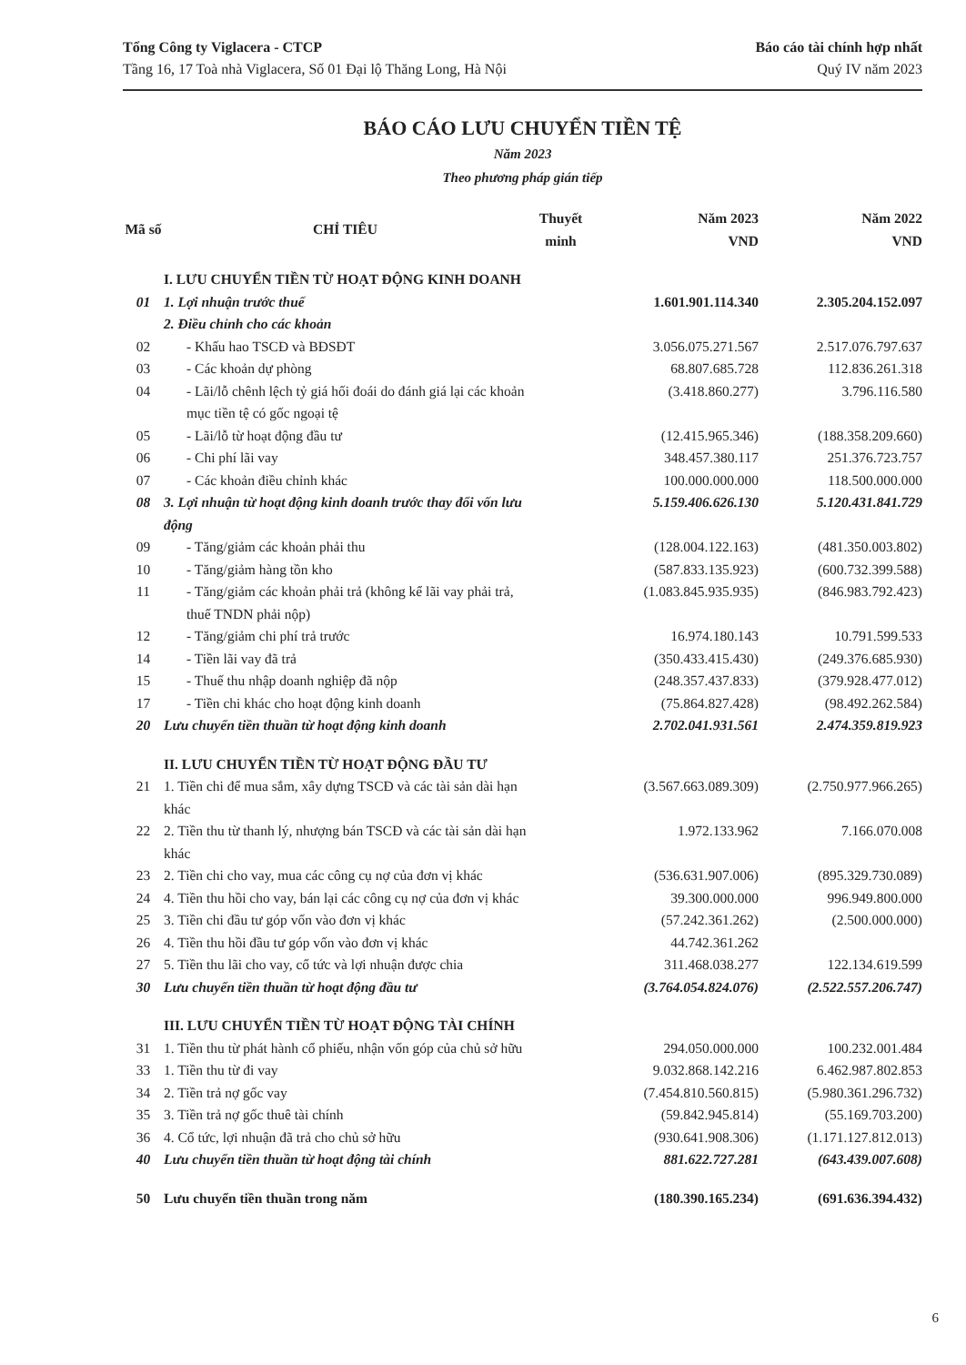Tổng Công ty Viglacera - CTCP
Tầng 16, 17 Toà nhà Viglacera, Số 01 Đại lộ Thăng Long, Hà Nội
Báo cáo tài chính hợp nhất
Quý IV năm 2023
BÁO CÁO LƯU CHUYỂN TIỀN TỆ
Năm 2023
Theo phương pháp gián tiếp
| Mã số | CHỈ TIÊU | Thuyết minh | Năm 2023 VND | Năm 2022 VND |
| --- | --- | --- | --- | --- |
| | I. LƯU CHUYỂN TIỀN TỪ HOẠT ĐỘNG KINH DOANH | | | |
| 01 | 1. Lợi nhuận trước thuế | | 1.601.901.114.340 | 2.305.204.152.097 |
| | 2. Điều chỉnh cho các khoản | | | |
| 02 | - Khấu hao TSCĐ và BĐSĐT | | 3.056.075.271.567 | 2.517.076.797.637 |
| 03 | - Các khoản dự phòng | | 68.807.685.728 | 112.836.261.318 |
| 04 | - Lãi/lỗ chênh lệch tỷ giá hối đoái do đánh giá lại các khoản mục tiền tệ có gốc ngoại tệ | | (3.418.860.277) | 3.796.116.580 |
| 05 | - Lãi/lỗ từ hoạt động đầu tư | | (12.415.965.346) | (188.358.209.660) |
| 06 | - Chi phí lãi vay | | 348.457.380.117 | 251.376.723.757 |
| 07 | - Các khoản điều chỉnh khác | | 100.000.000.000 | 118.500.000.000 |
| 08 | 3. Lợi nhuận từ hoạt động kinh doanh trước thay đổi vốn lưu động | | 5.159.406.626.130 | 5.120.431.841.729 |
| 09 | - Tăng/giảm các khoản phải thu | | (128.004.122.163) | (481.350.003.802) |
| 10 | - Tăng/giảm hàng tồn kho | | (587.833.135.923) | (600.732.399.588) |
| 11 | - Tăng/giảm các khoản phải trả (không kể lãi vay phải trả, thuế TNDN phải nộp) | | (1.083.845.935.935) | (846.983.792.423) |
| 12 | - Tăng/giảm chi phí trả trước | | 16.974.180.143 | 10.791.599.533 |
| 14 | - Tiền lãi vay đã trả | | (350.433.415.430) | (249.376.685.930) |
| 15 | - Thuế thu nhập doanh nghiệp đã nộp | | (248.357.437.833) | (379.928.477.012) |
| 17 | - Tiền chi khác cho hoạt động kinh doanh | | (75.864.827.428) | (98.492.262.584) |
| 20 | Lưu chuyển tiền thuần từ hoạt động kinh doanh | | 2.702.041.931.561 | 2.474.359.819.923 |
| | II. LƯU CHUYỂN TIỀN TỪ HOẠT ĐỘNG ĐẦU TƯ | | | |
| 21 | 1. Tiền chi để mua sắm, xây dựng TSCĐ và các tài sản dài hạn khác | | (3.567.663.089.309) | (2.750.977.966.265) |
| 22 | 2. Tiền thu từ thanh lý, nhượng bán TSCĐ và các tài sản dài hạn khác | | 1.972.133.962 | 7.166.070.008 |
| 23 | 2. Tiền chi cho vay, mua các công cụ nợ của đơn vị khác | | (536.631.907.006) | (895.329.730.089) |
| 24 | 4. Tiền thu hồi cho vay, bán lại các công cụ nợ của đơn vị khác | | 39.300.000.000 | 996.949.800.000 |
| 25 | 3. Tiền chi đầu tư góp vốn vào đơn vị khác | | (57.242.361.262) | (2.500.000.000) |
| 26 | 4. Tiền thu hồi đầu tư góp vốn vào đơn vị khác | | 44.742.361.262 | |
| 27 | 5. Tiền thu lãi cho vay, cổ tức và lợi nhuận được chia | | 311.468.038.277 | 122.134.619.599 |
| 30 | Lưu chuyển tiền thuần từ hoạt động đầu tư | | (3.764.054.824.076) | (2.522.557.206.747) |
| | III. LƯU CHUYỂN TIỀN TỪ HOẠT ĐỘNG TÀI CHÍNH | | | |
| 31 | 1. Tiền thu từ phát hành cổ phiếu, nhận vốn góp của chủ sở hữu | | 294.050.000.000 | 100.232.001.484 |
| 33 | 1. Tiền thu từ đi vay | | 9.032.868.142.216 | 6.462.987.802.853 |
| 34 | 2. Tiền trả nợ gốc vay | | (7.454.810.560.815) | (5.980.361.296.732) |
| 35 | 3. Tiền trả nợ gốc thuê tài chính | | (59.842.945.814) | (55.169.703.200) |
| 36 | 4. Cổ tức, lợi nhuận đã trả cho chủ sở hữu | | (930.641.908.306) | (1.171.127.812.013) |
| 40 | Lưu chuyển tiền thuần từ hoạt động tài chính | | 881.622.727.281 | (643.439.007.608) |
| 50 | Lưu chuyển tiền thuần trong năm | | (180.390.165.234) | (691.636.394.432) |
6